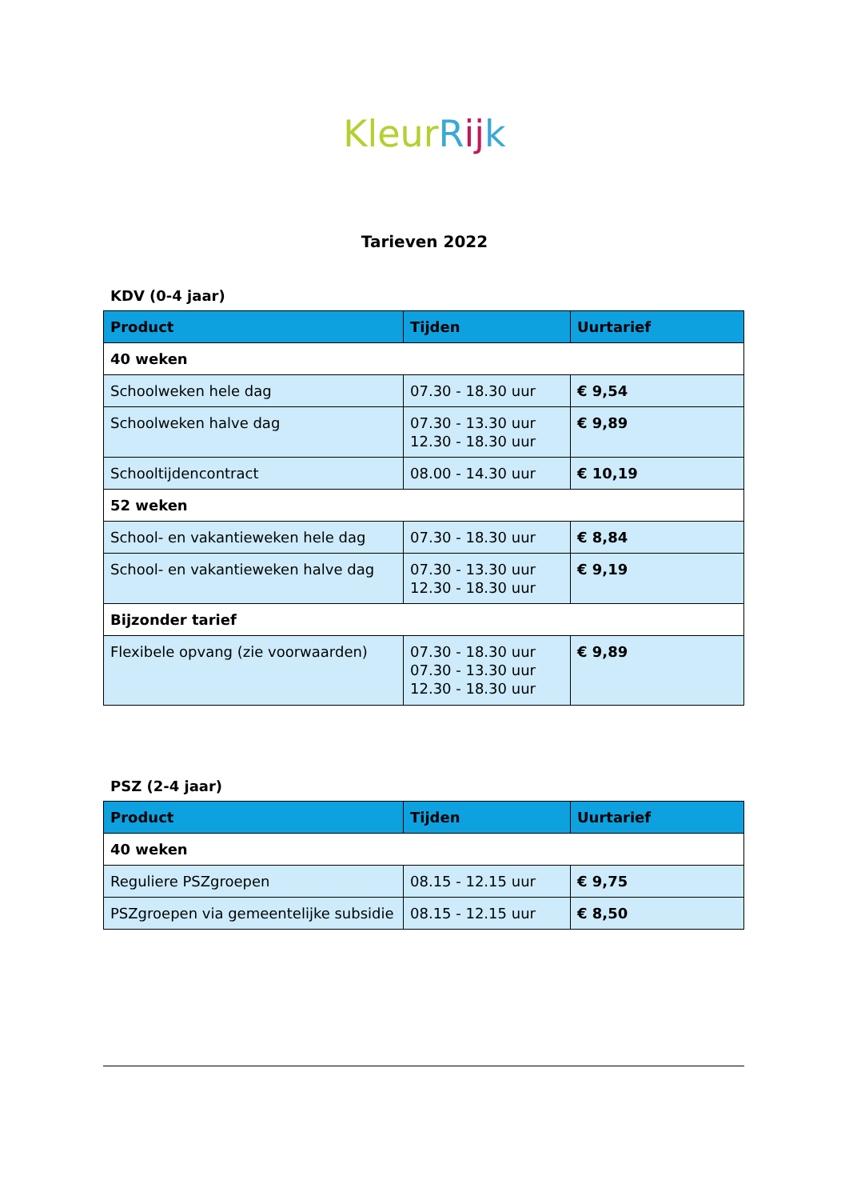Kleur Rij k
Tarieven 2022
KDV (0-4 jaar)
| Product | Tijden | Uurtarief |
| --- | --- | --- |
| 40 weken | | |
| Schoolweken hele dag | 07.30 - 18.30 uur | € 9,54 |
| Schoolweken halve dag | 07.30 - 13.30 uur 12.30 - 18.30 uur | € 9,89 |
| Schooltijdencontract | 08.00 - 14.30 uur | € 10,19 |
| 52 weken | | |
| School- en vakantieweken hele dag | 07.30 - 18.30 uur | € 8,84 |
| School- en vakantieweken halve dag | 07.30 - 13.30 uur 12.30 - 18.30 uur | € 9,19 |
| Bijzonder tarief | | |
| Flexibele opvang (zie voorwaarden) | 07.30 - 18.30 uur 07.30 - 13.30 uur 12.30 - 18.30 uur | € 9,89 |
PSZ (2-4 jaar)
| Product | Tijden | Uurtarief |
| --- | --- | --- |
| 40 weken | | |
| Reguliere PSZgroepen | 08.15 - 12.15 uur | € 9,75 |
| PSZgroepen via gemeentelijke subsidie | 08.15 - 12.15 uur | € 8,50 |